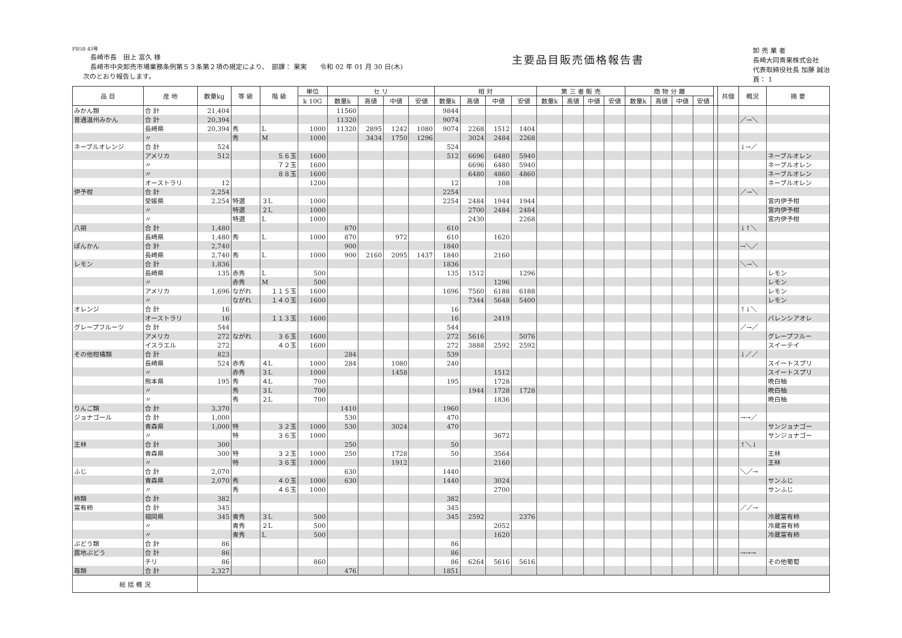FB5B 43号
長崎市長　田上 富久 様
長崎市中央卸売市場業務条例第５３条第２項の規定により、　部課： 果実　　令和 02 年 01 月 30 日(木)
次のとおり報告します。
主要品目販売価格報告書
卸 売 業 者
長崎大同青果株式会社
代表取締役社長 加藤 誠治
頁： 1
| 品 目 | 産 地 | 数量kg | 等 級 | 階 級 | 単位 | セ リ | | | | 相 対 | | | | 第 三 者 販 売 | | | | 商 物 分 離 | | | | | 共個 | 概況 | 摘 要 |
| --- | --- | --- | --- | --- | --- | --- | --- | --- | --- | --- | --- | --- | --- | --- | --- | --- | --- | --- | --- | --- | --- | --- | --- | --- | --- |
| | | | | | k 10G | 数量k | 高値 | 中値 | 安値 | 数量k | 高値 | 中値 | 安値 | 数量k | 高値 | 中値 | 安値 | 数量k | 高値 | 中値 | 安値 | | | | |
| みかん類 | 合 計 | 21,404 | | | | 11560 | | | | 9844 | | | | | | | | | | | | | | | |
| 普通温州みかん | 合 計 | 20,394 | | | | 11320 | | | | 9074 | | | | | | | | | | | | | | ／→＼ | |
| | 長崎県 | 20,394 | 秀 | L | 1000 | 11320 | 2895 | 1242 | 1080 | 9074 | 2268 | 1512 | 1404 | | | | | | | | | | | | |
| | 〃 | | 秀 | M | 1000 | | 3434 | 1750 | 1296 | | 3024 | 2484 | 2268 | | | | | | | | | | | | |
| ネーブルオレンジ | 合 計 | 524 | | | | | | | | 524 | | | | | | | | | | | | | | ↓→／ | |
| | アメリカ | 512 | | ５６玉 | 1600 | | | | | 512 | 6696 | 6480 | 5940 | | | | | | | | | | | | ネーブルオレン |
| | 〃 | | | ７２玉 | 1600 | | | | | | 6696 | 6480 | 5940 | | | | | | | | | | | | ネーブルオレン |
| | 〃 | | | ８８玉 | 1600 | | | | | | 6480 | 4860 | 4860 | | | | | | | | | | | | ネーブルオレン |
| | オーストラリ | 12 | | | 1200 | | | | | 12 | | 108 | | | | | | | | | | | | | ネーブルオレン |
| 伊予柑 | 合 計 | 2,254 | | | | | | | | 2254 | | | | | | | | | | | | | | ／→＼ | |
| | 愛媛県 | 2,254 | 特選 | ３L | 1000 | | | | | 2254 | 2484 | 1944 | 1944 | | | | | | | | | | | | 宮内伊予柑 |
| | 〃 | | 特選 | ２L | 1000 | | | | | | 2700 | 2484 | 2484 | | | | | | | | | | | | 宮内伊予柑 |
| | 〃 | | 特選 | L | 1000 | | | | | | 2430 | | 2268 | | | | | | | | | | | | 宮内伊予柑 |
| 八朔 | 合 計 | 1,480 | | | | 870 | | | | 610 | | | | | | | | | | | | | | ↓↑＼ | |
| | 長崎県 | 1,480 | 秀 | L | 1000 | 870 | | 972 | | 610 | | 1620 | | | | | | | | | | | | | |
| ぽんかん | 合 計 | 2,740 | | | | 900 | | | | 1840 | | | | | | | | | | | | | | →＼／ | |
| | 長崎県 | 2,740 | 秀 | L | 1000 | 900 | 2160 | 2095 | 1437 | 1840 | | 2160 | | | | | | | | | | | | | |
| レモン | 合 計 | 1,836 | | | | | | | | 1836 | | | | | | | | | | | | | | ＼→＼ | |
| | 長崎県 | 135 | 赤秀 | L | 500 | | | | | 135 | 1512 | | 1296 | | | | | | | | | | | | レモン |
| | 〃 | | 赤秀 | M | 500 | | | | | | | 1296 | | | | | | | | | | | | | レモン |
| | アメリカ | 1,696 | ながれ | １１５玉 | 1600 | | | | | 1696 | 7560 | 6188 | 6188 | | | | | | | | | | | | レモン |
| | 〃 | | ながれ | １４０玉 | 1600 | | | | | | 7344 | 5648 | 5400 | | | | | | | | | | | | レモン |
| オレンジ | 合 計 | 16 | | | | | | | | 16 | | | | | | | | | | | | | | ↑↓＼ | |
| | オーストラリ | 16 | | １１３玉 | 1600 | | | | | 16 | | 2419 | | | | | | | | | | | | | バレンシアオレ |
| グレープフルーツ | 合 計 | 544 | | | | | | | | 544 | | | | | | | | | | | | | | ／→／ | |
| | アメリカ | 272 | ながれ | ３６玉 | 1600 | | | | | 272 | 5616 | | 5076 | | | | | | | | | | | | グレープフルー |
| | イスラエル | 272 | | ４０玉 | 1600 | | | | | 272 | 3888 | 2592 | 2592 | | | | | | | | | | | | スイーテイ |
| その他柑橘類 | 合 計 | 823 | | | | 284 | | | | 539 | | | | | | | | | | | | | | ↓／／ | |
| | 長崎県 | 524 | 赤秀 | ４L | 1000 | 284 | | 1080 | | 240 | | | | | | | | | | | | | | | スイートスプリ |
| | 〃 | | 赤秀 | ３L | 1000 | | | 1458 | | | | 1512 | | | | | | | | | | | | | スイートスプリ |
| | 熊本県 | 195 | 秀 | ４L | 700 | | | | | 195 | | 1728 | | | | | | | | | | | | | 晩白柚 |
| | 〃 | | 秀 | ３L | 700 | | | | | | 1944 | 1728 | 1728 | | | | | | | | | | | | 晩白柚 |
| | 〃 | | 秀 | ２L | 700 | | | | | | | 1836 | | | | | | | | | | | | | 晩白柚 |
| りんご類 | 合 計 | 3,370 | | | | 1410 | | | | 1960 | | | | | | | | | | | | | | | |
| ジョナゴール | 合 計 | 1,000 | | | | 530 | | | | 470 | | | | | | | | | | | | | | →→／ | |
| | 青森県 | 1,000 | 特 | ３２玉 | 1000 | 530 | | 3024 | | 470 | | | | | | | | | | | | | | | サンジョナゴー |
| | 〃 | | 特 | ３６玉 | 1000 | | | | | | | 3672 | | | | | | | | | | | | | サンジョナゴー |
| 王林 | 合 計 | 300 | | | | 250 | | | | 50 | | | | | | | | | | | | | | ↑＼↓ | |
| | 青森県 | 300 | 特 | ３２玉 | 1000 | 250 | | 1728 | | 50 | | 3564 | | | | | | | | | | | | | 王林 |
| | 〃 | | 特 | ３６玉 | 1000 | | | 1912 | | | | 2160 | | | | | | | | | | | | | 王林 |
| ふじ | 合 計 | 2,070 | | | | 630 | | | | 1440 | | | | | | | | | | | | | | ＼／→ | |
| | 青森県 | 2,070 | 秀 | ４０玉 | 1000 | 630 | | | | 1440 | | 3024 | | | | | | | | | | | | | サンふじ |
| | 〃 | | 秀 | ４６玉 | 1000 | | | | | | | 2700 | | | | | | | | | | | | | サンふじ |
| 柿類 | 合 計 | 382 | | | | | | | | 382 | | | | | | | | | | | | | | | |
| 富有柿 | 合 計 | 345 | | | | | | | | 345 | | | | | | | | | | | | | | ／／→ | |
| | 福岡県 | 345 | 青秀 | ３L | 500 | | | | | 345 | 2592 | | 2376 | | | | | | | | | | | | 冷蔵富有柿 |
| | 〃 | | 青秀 | ２L | 500 | | | | | | | 2052 | | | | | | | | | | | | | 冷蔵富有柿 |
| | 〃 | | 青秀 | L | 500 | | | | | | | 1620 | | | | | | | | | | | | | 冷蔵富有柿 |
| ぶどう類 | 合 計 | 86 | | | | | | | | 86 | | | | | | | | | | | | | | | |
| 露地ぶどう | 合 計 | 86 | | | | | | | | 86 | | | | | | | | | | | | | | →→→ | |
| | チリ | 86 | | | 860 | | | | | 86 | 6264 | 5616 | 5616 | | | | | | | | | | | | その他葡萄 |
| 苺類 | 合 計 | 2,327 | | | | 476 | | | | 1851 | | | | | | | | | | | | | | | |
| 総 括 概 況 | | | | | | | | | | | | | | | | | | | | | | | | | |